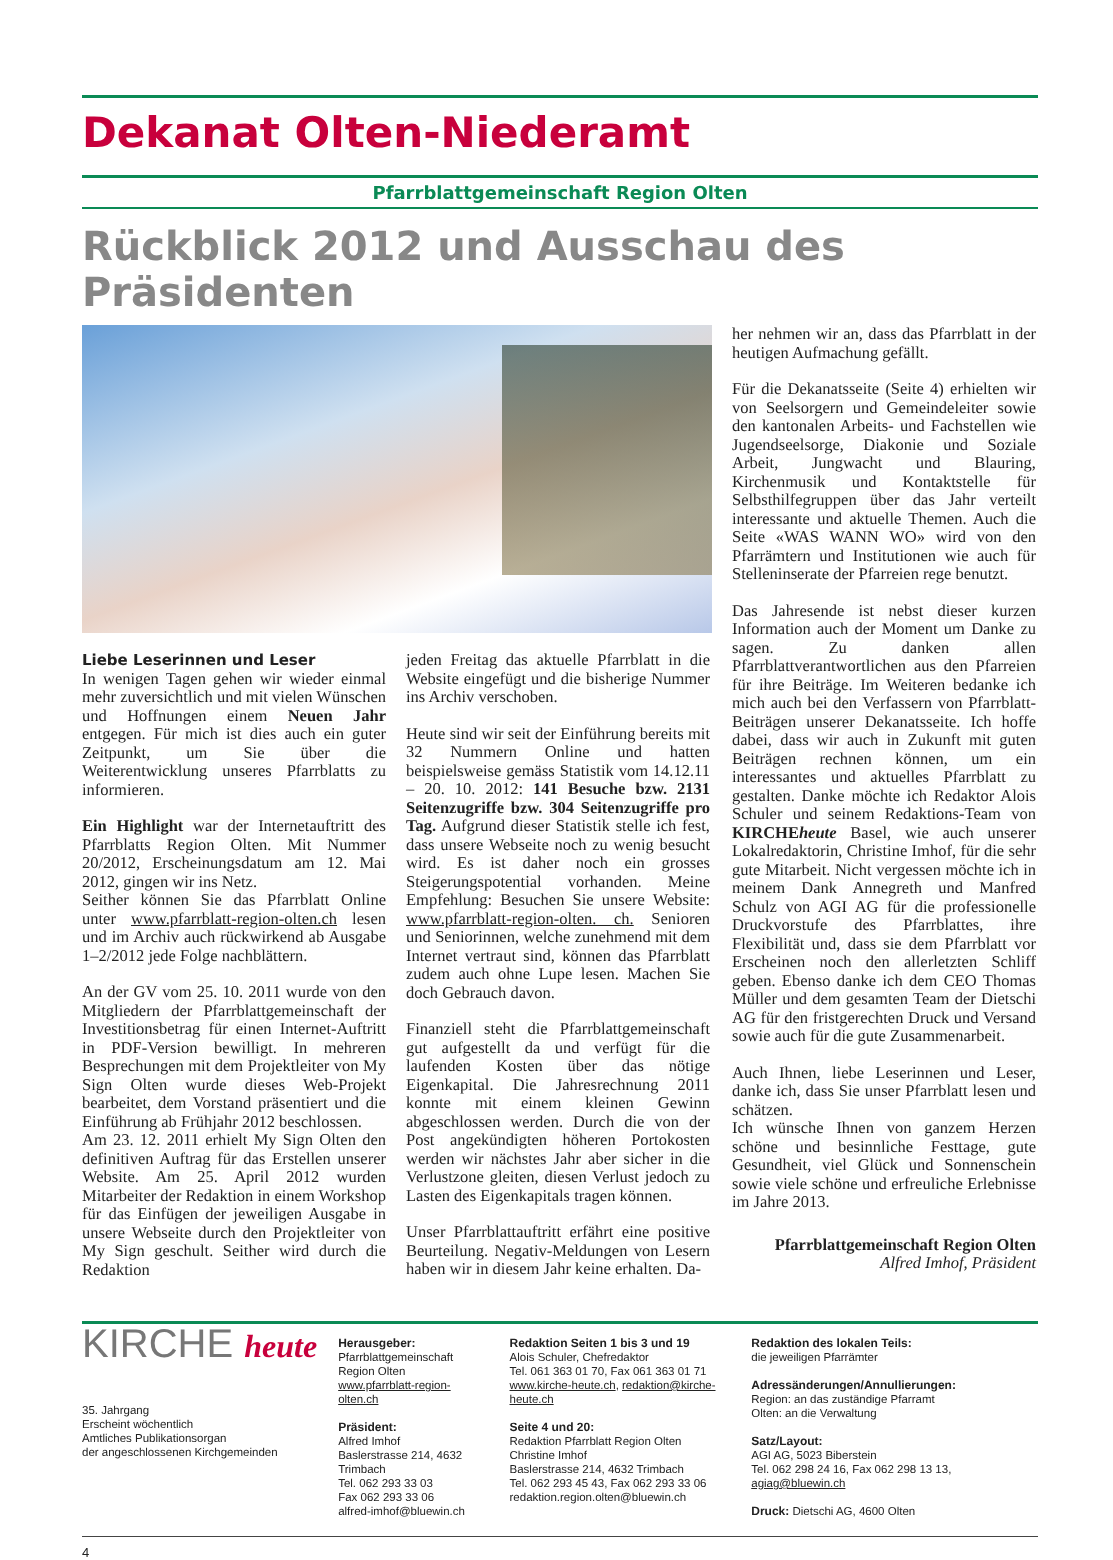Dekanat Olten-Niederamt
Pfarrblattgemeinschaft Region Olten
Rückblick 2012 und Ausschau des Präsidenten
Liebe Leserinnen und Leser
In wenigen Tagen gehen wir wieder einmal mehr zuversichtlich und mit vielen Wünschen und Hoffnungen einem Neuen Jahr entgegen. Für mich ist dies auch ein guter Zeitpunkt, um Sie über die Weiterentwicklung unseres Pfarrblatts zu informieren.
Ein Highlight war der Internetauftritt des Pfarrblatts Region Olten. Mit Nummer 20/2012, Erscheinungsdatum am 12. Mai 2012, gingen wir ins Netz.
Seither können Sie das Pfarrblatt Online unter www.pfarrblatt-region-olten.ch lesen und im Archiv auch rückwirkend ab Ausgabe 1–2/2012 jede Folge nachblättern.
An der GV vom 25. 10. 2011 wurde von den Mitgliedern der Pfarrblattgemeinschaft der Investitionsbetrag für einen Internet-Auftritt in PDF-Version bewilligt. In mehreren Besprechungen mit dem Projektleiter von My Sign Olten wurde dieses Web-Projekt bearbeitet, dem Vorstand präsentiert und die Einführung ab Frühjahr 2012 beschlossen.
Am 23. 12. 2011 erhielt My Sign Olten den definitiven Auftrag für das Erstellen unserer Website. Am 25. April 2012 wurden Mitarbeiter der Redaktion in einem Workshop für das Einfügen der jeweiligen Ausgabe in unsere Webseite durch den Projektleiter von My Sign geschult. Seither wird durch die Redaktion
jeden Freitag das aktuelle Pfarrblatt in die Website eingefügt und die bisherige Nummer ins Archiv verschoben.
Heute sind wir seit der Einführung bereits mit 32 Nummern Online und hatten beispielsweise gemäss Statistik vom 14.12.11 – 20. 10. 2012: 141 Besuche bzw. 2131 Seitenzugriffe bzw. 304 Seitenzugriffe pro Tag. Aufgrund dieser Statistik stelle ich fest, dass unsere Webseite noch zu wenig besucht wird. Es ist daher noch ein grosses Steigerungspotential vorhanden. Meine Empfehlung: Besuchen Sie unsere Website: www.pfarrblatt-region-olten. ch. Senioren und Seniorinnen, welche zunehmend mit dem Internet vertraut sind, können das Pfarrblatt zudem auch ohne Lupe lesen. Machen Sie doch Gebrauch davon.
Finanziell steht die Pfarrblattgemeinschaft gut aufgestellt da und verfügt für die laufenden Kosten über das nötige Eigenkapital. Die Jahresrechnung 2011 konnte mit einem kleinen Gewinn abgeschlossen werden. Durch die von der Post angekündigten höheren Portokosten werden wir nächstes Jahr aber sicher in die Verlustzone gleiten, diesen Verlust jedoch zu Lasten des Eigenkapitals tragen können.
Unser Pfarrblattauftritt erfährt eine positive Beurteilung. Negativ-Meldungen von Lesern haben wir in diesem Jahr keine erhalten. Da-
her nehmen wir an, dass das Pfarrblatt in der heutigen Aufmachung gefällt.
Für die Dekanatsseite (Seite 4) erhielten wir von Seelsorgern und Gemeindeleiter sowie den kantonalen Arbeits- und Fachstellen wie Jugendseelsorge, Diakonie und Soziale Arbeit, Jungwacht und Blauring, Kirchenmusik und Kontaktstelle für Selbsthilfegruppen über das Jahr verteilt interessante und aktuelle Themen. Auch die Seite «WAS WANN WO» wird von den Pfarrämtern und Institutionen wie auch für Stelleninserate der Pfarreien rege benutzt.
Das Jahresende ist nebst dieser kurzen Information auch der Moment um Danke zu sagen. Zu danken allen Pfarrblattverantwortlichen aus den Pfarreien für ihre Beiträge. Im Weiteren bedanke ich mich auch bei den Verfassern von Pfarrblatt-Beiträgen unserer Dekanatsseite. Ich hoffe dabei, dass wir auch in Zukunft mit guten Beiträgen rechnen können, um ein interessantes und aktuelles Pfarrblatt zu gestalten. Danke möchte ich Redaktor Alois Schuler und seinem Redaktions-Team von KIRCHEheute Basel, wie auch unserer Lokalredaktorin, Christine Imhof, für die sehr gute Mitarbeit. Nicht vergessen möchte ich in meinem Dank Annegreth und Manfred Schulz von AGI AG für die professionelle Druckvorstufe des Pfarrblattes, ihre Flexibilität und, dass sie dem Pfarrblatt vor Erscheinen noch den allerletzten Schliff geben. Ebenso danke ich dem CEO Thomas Müller und dem gesamten Team der Dietschi AG für den fristgerechten Druck und Versand sowie auch für die gute Zusammenarbeit.
Auch Ihnen, liebe Leserinnen und Leser, danke ich, dass Sie unser Pfarrblatt lesen und schätzen.
Ich wünsche Ihnen von ganzem Herzen schöne und besinnliche Festtage, gute Gesundheit, viel Glück und Sonnenschein sowie viele schöne und erfreuliche Erlebnisse im Jahre 2013.
Pfarrblattgemeinschaft Region Olten
Alfred Imhof, Präsident
KIRCHE heute
35. Jahrgang
Erscheint wöchentlich
Amtliches Publikationsorgan
der angeschlossenen Kirchgemeinden
Herausgeber:
Pfarrblattgemeinschaft
Region Olten
www.pfarrblatt-region-olten.ch
Präsident:
Alfred Imhof
Baslerstrasse 214, 4632 Trimbach
Tel. 062 293 33 03
Fax 062 293 33 06
alfred-imhof@bluewin.ch
Redaktion Seiten 1 bis 3 und 19
Alois Schuler, Chefredaktor
Tel. 061 363 01 70, Fax 061 363 01 71
www.kirche-heute.ch, redaktion@kirche-heute.ch
Seite 4 und 20:
Redaktion Pfarrblatt Region Olten
Christine Imhof
Baslerstrasse 214, 4632 Trimbach
Tel. 062 293 45 43, Fax 062 293 33 06
redaktion.region.olten@bluewin.ch
Redaktion des lokalen Teils:
die jeweiligen Pfarrämter
Adressänderungen/Annullierungen:
Region: an das zuständige Pfarramt
Olten: an die Verwaltung
Satz/Layout:
AGI AG, 5023 Biberstein
Tel. 062 298 24 16, Fax 062 298 13 13, agiag@bluewin.ch
Druck: Dietschi AG, 4600 Olten
4